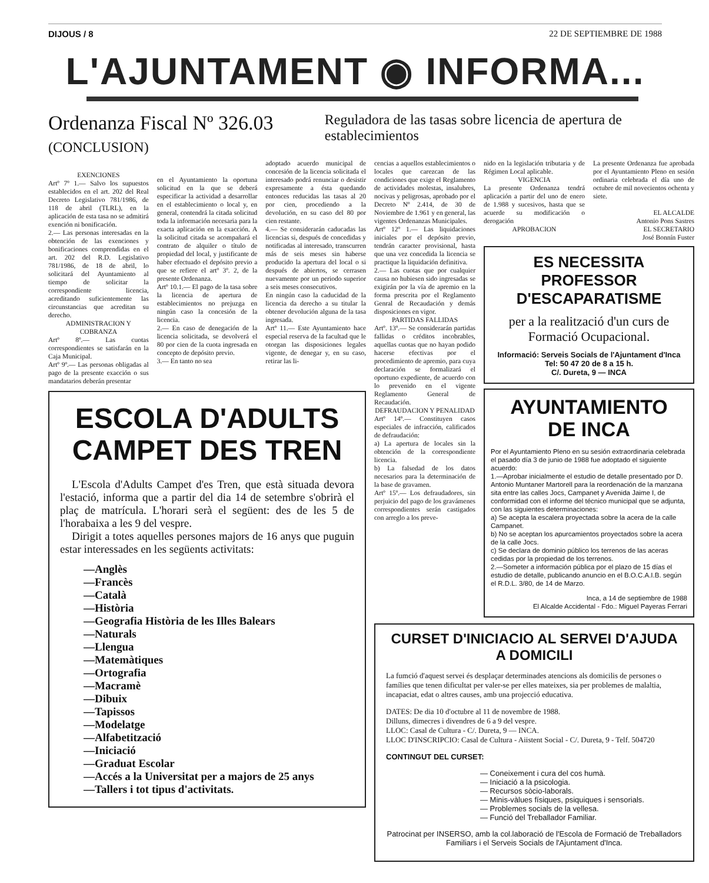DIJOUS / 8 22 DE SEPTIEMBRE DE 1988
L'AJUNTAMENT ◉ INFORMA...
Ordenanza Fiscal Nº 326.03
(CONCLUSION)
Reguladora de las tasas sobre licencia de apertura de establecimientos
EXENCIONES
Artº 7º 1.— Salvo los supuestos establecidos en el art. 202 del Real Decreto Legislativo 781/1986, de 118 de abril (TLRL), en la aplicación de esta tasa no se admitirá exención ni bonificación.
2.— Las personas interesadas en la obtención de las exenciones y bonificaciones comprendidas en el art. 202 del R.D. Legislativo 781/1986, de 18 de abril, lo solicitará del Ayuntamiento al tiempo de solicitar la correspondiente licencia, acreditando suficientemente las circunstancias que acreditan su derecho.
ADMINISTRACION Y COBRANZAArtº 8º.— Las cuotas correspondientes se satisfarán en la Caja Municipal.
Artº 9º.— Las personas obligadas al pago de la presente exacción o sus mandatarios deberán presentar
en el Ayuntamiento la oportuna solicitud en la que se deberá especificar la actividad a desarrollar en el establecimiento o local y, en general, contendrá la citada solicitud toda la información necesaria para la exacta aplicación en la exacción. A la solicitud citada se acompañará el contrato de alquiler o título de propiedad del local, y justificante de haber efectuado el depósito previo a que se refiere el artº 3º. 2, de la presente Ordenanza.
Artº 10.1.— El pago de la tasa sobre la licencia de apertura de establecimientos no prejuzga en ningún caso la concesión de la licencia.
2.— En caso de denegación de la licencia solicitada, se devolverá el 80 por cien de la cuota ingresada en concepto de depósito previo.
3.— En tanto no sea
adoptado acuerdo municipal de concesión de la licencia solicitada el interesado podrá renunciar o desistir expresamente a ésta quedando entonces reducidas las tasas al 20 por cien, procediendo a la devolución, en su caso del 80 por cien restante.
4.— Se considerarán caducadas las licencias si, después de concedidas y notificadas al interesado, transcurren más de seis meses sin haberse producido la apertura del local o si después de abiertos, se cerrasen nuevamente por un periodo superior a seis meses consecutivos.
En ningún caso la caducidad de la licencia da derecho a su titular la obtener devolución alguna de la tasa ingresada.
Artº 11.— Este Ayuntamiento hace especial reserva de la facultad que le otorgan las disposiciones legales vigente, de denegar y, en su caso, retirar las li-
ESCOLA D'ADULTS
CAMPET DES TREN
L'Escola d'Adults Campet d'es Tren, que està situada devora l'estació, informa que a partir del dia 14 de setembre s'obrirà el plaç de matrícula. L'horari serà el següent: des de les 5 de l'horabaixa a les 9 del vespre.
Dirigit a totes aquelles persones majors de 16 anys que puguin estar interessades en les següents activitats:
—Anglès
—Francès
—Català
—Història
—Geografia Història de les Illes Balears
—Naturals
—Llengua
—Matemàtiques
—Ortografia
—Macramè
—Dibuix
—Tapissos
—Modelatge
—Alfabetització
—Iniciació
—Graduat Escolar
—Accés a la Universitat per a majors de 25 anys
—Tallers i tot tipus d'activitats.
cencias a aquellos establecimientos o locales que carezcan de las condiciones que exige el Reglamento de actividades molestas, insalubres, nocivas y peligrosas, aprobado por el Decreto Nº 2.414, de 30 de Noviembre de 1.961 y en general, las vigentes Ordenanzas Municipales.
Artº 12º 1.— Las liquidaciones iniciales por el depósito previo, tendrán caracter provisional, hasta que una vez concedida la licencia se practique la liquidación definitiva.
2.— Las cuotas que por cualquier causa no hubiesen sido ingresadas se exigirán por la vía de apremio en la forma prescrita por el Reglamento Genral de Recaudación y demás disposiciones en vigor.
PARTIDAS FALLIDASArtº. 13º.— Se considerarán partidas fallidas o créditos incobrables, aquellas cuotas que no hayan podido hacerse efectivas por el procedimiento de apremio, para cuya declaración se formalizará el oportuno expediente, de acuerdo con lo prevenido en el vigente Reglamento General de Recaudación.
DEFRAUDACION Y PENALIDADArtº 14º.— Constituyen casos especiales de infracción, calificados de defraudación:
a) La apertura de locales sin la obtención de la correspondiente licencia.
b) La falsedad de los datos necesarios para la determinación de la base de gravamen.
Artº 15º.— Los defraudadores, sin perjuicio del pago de los gravámenes correspondientes serán castigados con arreglo a los preve-
nido en la legislación tributaria y de Régimen Local aplicable.
VIGENCIALa presente Ordenanza tendrá aplicación a partir del uno de enero de 1.988 y sucesivos, hasta que se acuerde su modificación o derogación
APROBACION
La presente Ordenanza fue aprobada por el Ayuntamiento Pleno en sesión ordinaria celebrada el día uno de octubre de mil novecientos ochenta y siete.
EL ALCALDE
Antonio Pons Sastres
EL SECRETARIO
José Bonnín Fuster
ES NECESSITA PROFESSOR D'ESCAPARATISME
per a la realització d'un curs de Formació Ocupacional.
Informació: Serveis Socials de l'Ajuntament d'Inca
Tel: 50 47 20 de 8 a 15 h.
C/. Dureta, 9 — INCA
AYUNTAMIENTO
DE INCA
Por el Ayuntamiento Pleno en su sesión extraordinaria celebrada el pasado día 3 de junio de 1988 fue adoptado el siguiente acuerdo:
1.—Aprobar inicialmente el estudio de detalle presentado por D. Antonio Muntaner Martorell para la reordenación de la manzana sita entre las calles Jocs, Campanet y Avenida Jaime I, de conformidad con el informe del técnico municipal que se adjunta, con las siguientes determinaciones:
a) Se acepta la escalera proyectada sobre la acera de la calle Campanet.
b) No se aceptan los apurcamientos proyectados sobre la acera de la calle Jocs.
c) Se declara de dominio público los terrenos de las aceras cedidas por la propiedad de los terrenos.
2.—Someter a información pública por el plazo de 15 días el estudio de detalle, publicando anuncio en el B.O.C.A.I.B. según el R.D.L. 3/80, de 14 de Marzo.
Inca, a 14 de septiembre de 1988
El Alcalde Accidental - Fdo.: Miguel Payeras Ferrari
CURSET D'INICIACIO AL SERVEI D'AJUDA A DOMICILI
La fumció d'aquest servei és desplaçar determinades atencions als domicilis de persones o famílies que tenen dificultat per valer-se per elles mateixes, sia per problemes de malaltia, incapaciat, edat o altres causes, amb una projecció educativa.
DATES: De dia 10 d'octubre al 11 de novembre de 1988.
Dilluns, dimecres i divendres de 6 a 9 del vespre.
LLOC: Casal de Cultura - C/. Dureta, 9 — INCA.
LLOC D'INSCRIPCIO: Casal de Cultura - Aiistent Social - C/. Dureta, 9 - Telf. 504720
CONTINGUT DEL CURSET:
— Coneixement i cura del cos humà.
— Iniciació a la psicologia.
— Recursos sòcio-laborals.
— Minis-vàlues físiques, psiquiques i sensorials.
— Problemes socials de la vellesa.
— Funció del Treballador Familiar.
Patrocinat per INSERSO, amb la col.laboració de l'Escola de Formació de Treballadors Familiars i el Serveis Socials de l'Ajuntament d'Inca.